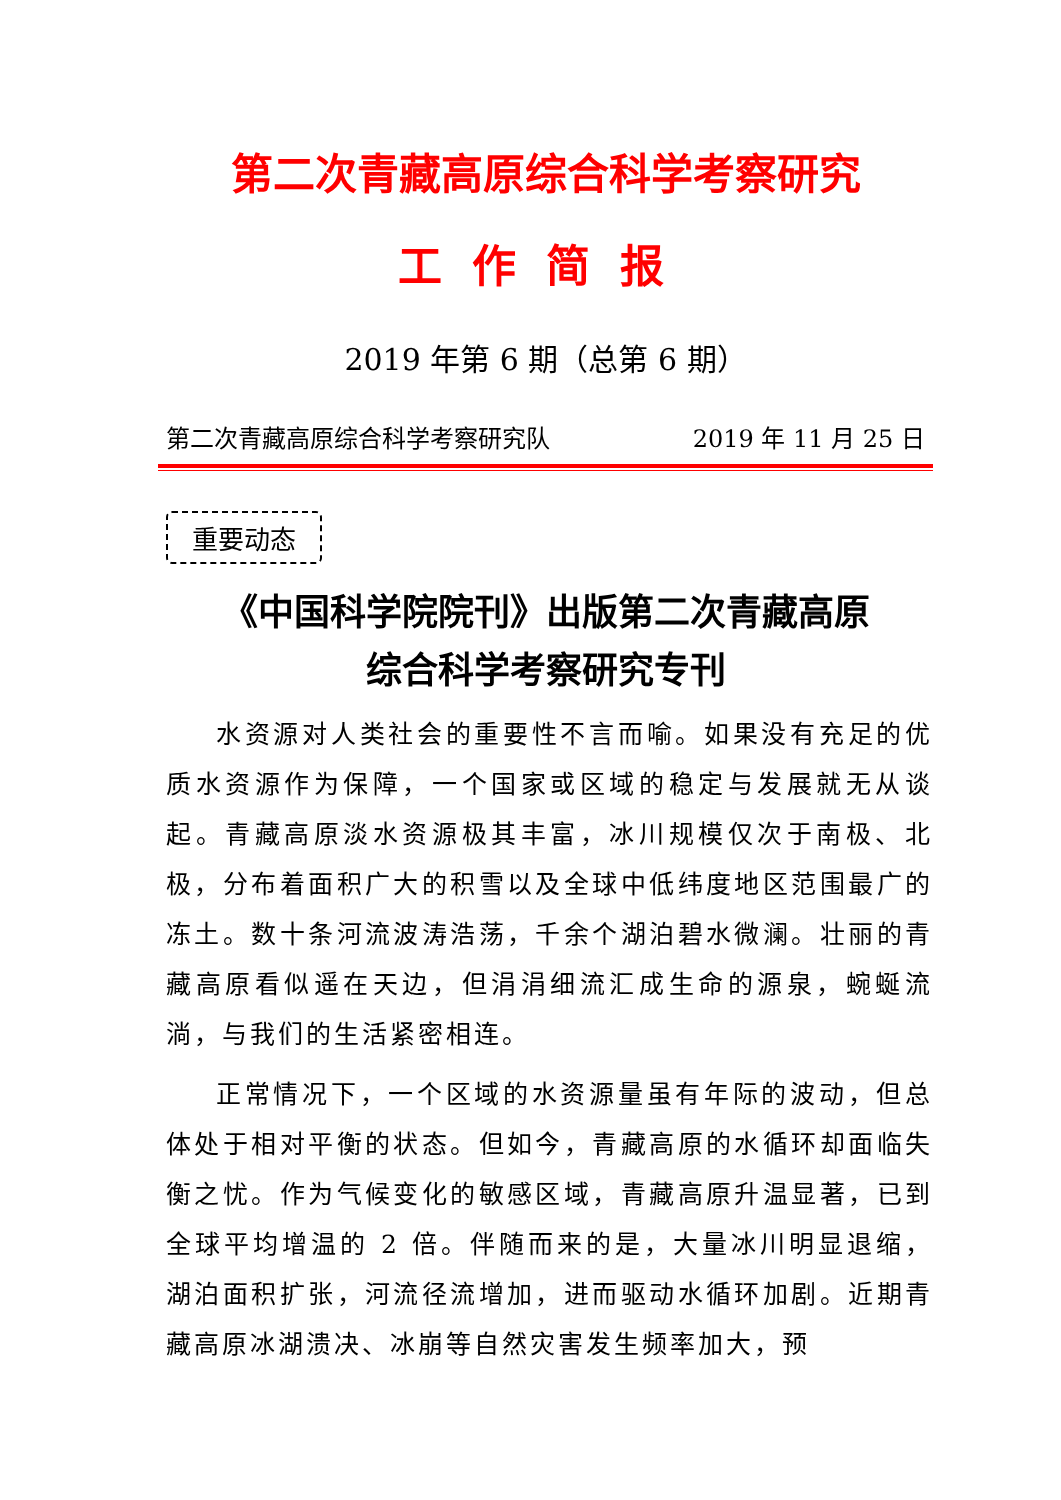第二次青藏高原综合科学考察研究
工作简报
2019 年第 6 期（总第 6 期）
第二次青藏高原综合科学考察研究队 2019 年 11 月 25 日
重要动态
《中国科学院院刊》出版第二次青藏高原
综合科学考察研究专刊
水资源对人类社会的重要性不言而喻。如果没有充足的优质水资源作为保障，一个国家或区域的稳定与发展就无从谈起。青藏高原淡水资源极其丰富，冰川规模仅次于南极、北极，分布着面积广大的积雪以及全球中低纬度地区范围最广的冻土。数十条河流波涛浩荡，千余个湖泊碧水微澜。壮丽的青藏高原看似遥在天边，但涓涓细流汇成生命的源泉，蜿蜒流淌，与我们的生活紧密相连。
正常情况下，一个区域的水资源量虽有年际的波动，但总体处于相对平衡的状态。但如今，青藏高原的水循环却面临失衡之忧。作为气候变化的敏感区域，青藏高原升温显著，已到全球平均增温的 2 倍。伴随而来的是，大量冰川明显退缩，湖泊面积扩张，河流径流增加，进而驱动水循环加剧。近期青藏高原冰湖溃决、冰崩等自然灾害发生频率加大，预